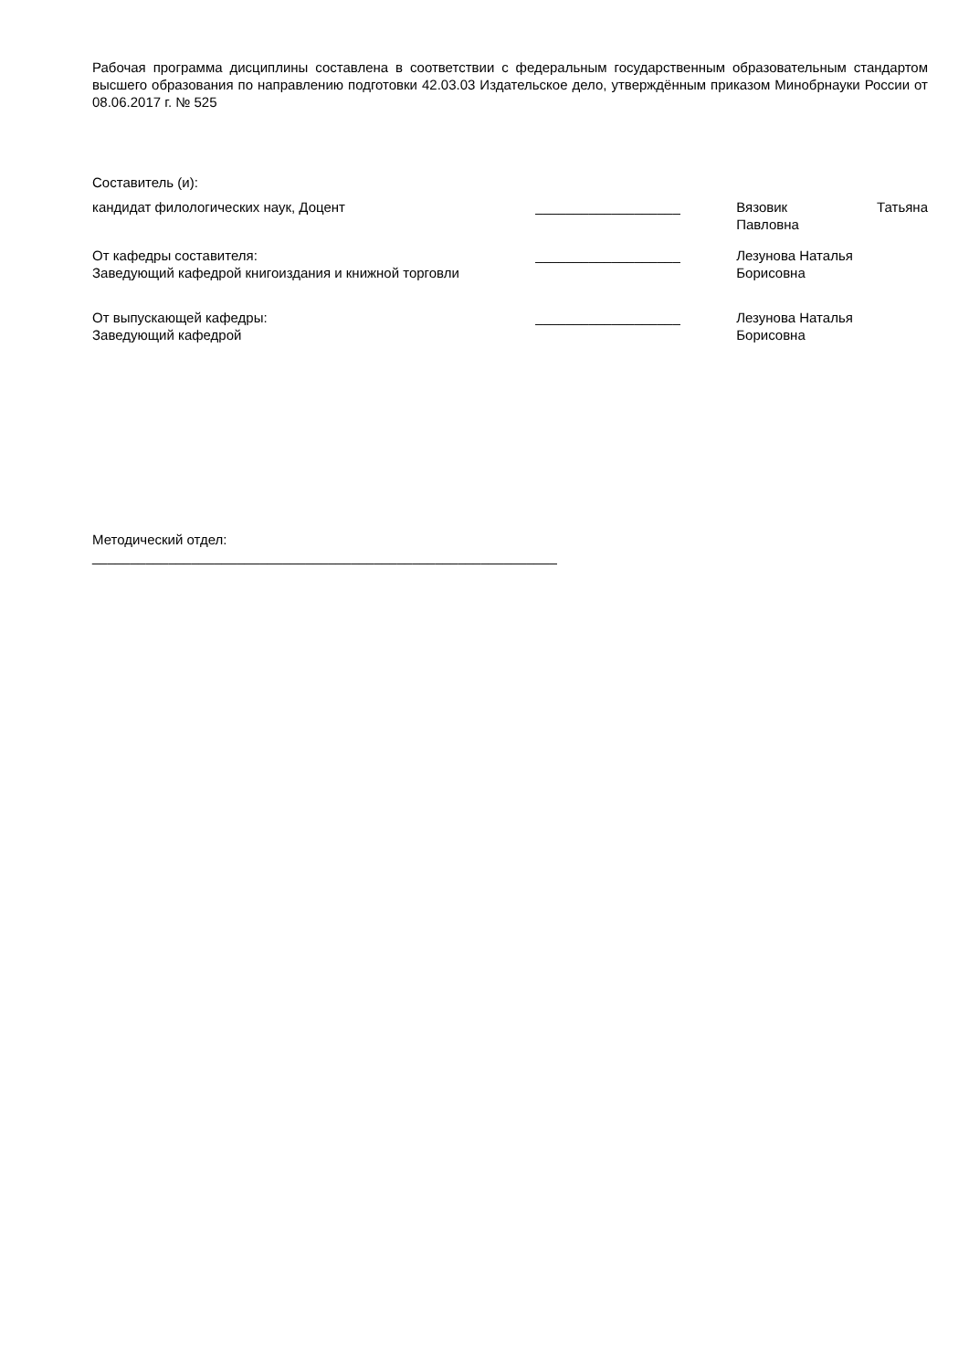Рабочая программа дисциплины составлена в соответствии с федеральным государственным образовательным стандартом высшего образования по направлению подготовки 42.03.03 Издательское дело, утверждённым приказом Минобрнауки России от 08.06.2017 г. № 525
Составитель (и):
кандидат филологических наук, Доцент ___________________ Вязовик Татьяна
Павловна
От кафедры составителя:
Заведующий кафедрой книгоиздания и книжной торговли
___________________ Лезунова Наталья
Борисовна
От выпускающей кафедры:
Заведующий кафедрой
___________________ Лезунова Наталья
Борисовна
Методический отдел:
_____________________________________________________________